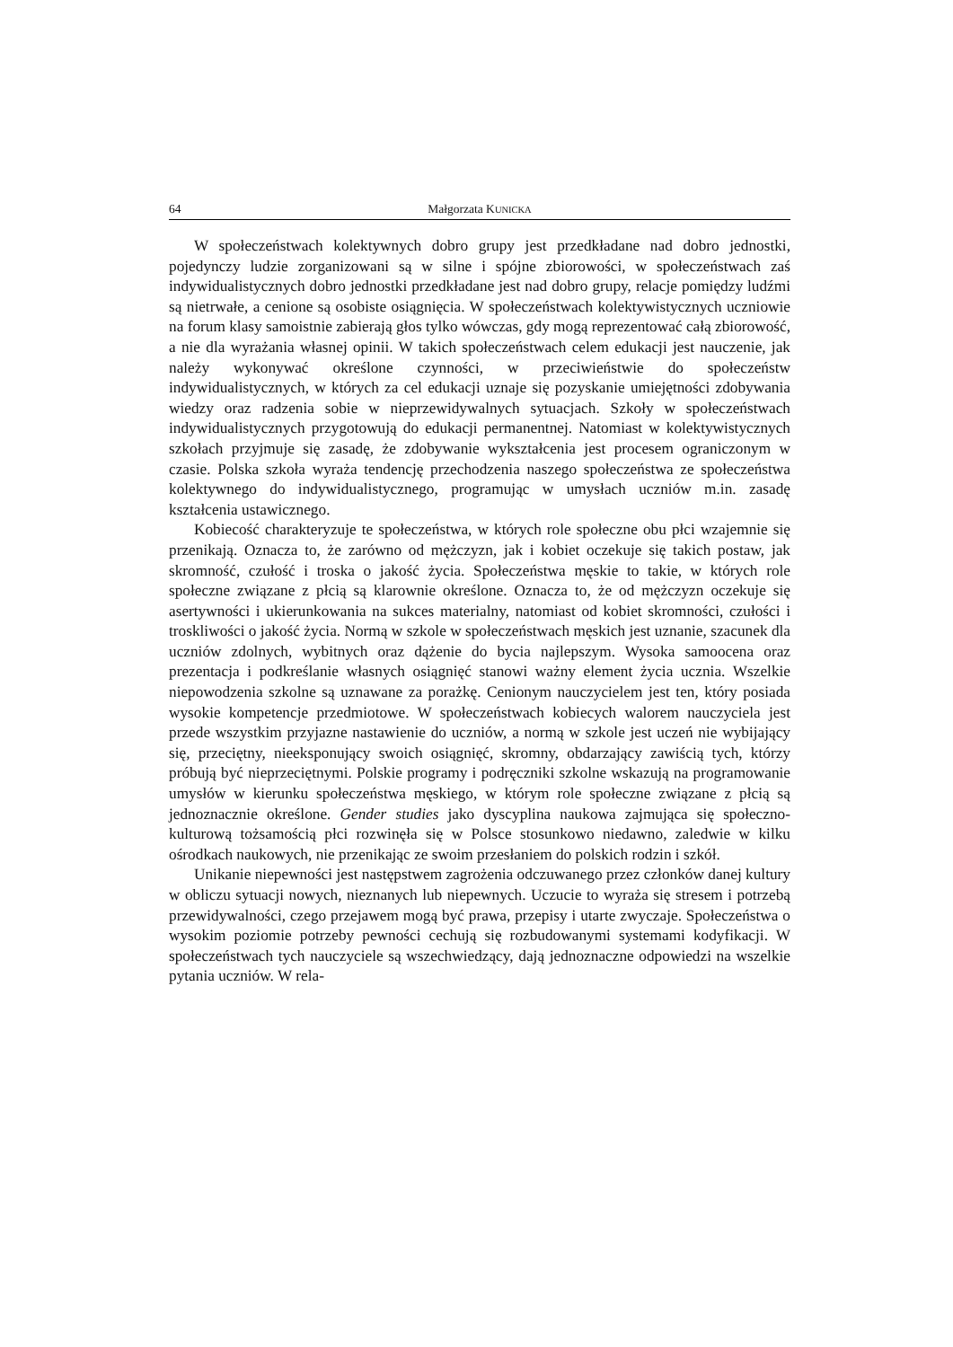64 Małgorzata KUNICKA
W społeczeństwach kolektywnych dobro grupy jest przedkładane nad dobro jednostki, pojedynczy ludzie zorganizowani są w silne i spójne zbiorowości, w społeczeństwach zaś indywidualistycznych dobro jednostki przedkładane jest nad dobro grupy, relacje pomiędzy ludźmi są nietrwałe, a cenione są osobiste osiągnięcia. W społeczeństwach kolektywistycznych uczniowie na forum klasy samoistnie zabierają głos tylko wówczas, gdy mogą reprezentować całą zbiorowość, a nie dla wyrażania własnej opinii. W takich społeczeństwach celem edukacji jest nauczenie, jak należy wykonywać określone czynności, w przeciwieństwie do społeczeństw indywidualistycznych, w których za cel edukacji uznaje się pozyskanie umiejętności zdobywania wiedzy oraz radzenia sobie w nieprzewidywalnych sytuacjach. Szkoły w społeczeństwach indywidualistycznych przygotowują do edukacji permanentnej. Natomiast w kolektywistycznych szkołach przyjmuje się zasadę, że zdobywanie wykształcenia jest procesem ograniczonym w czasie. Polska szkoła wyraża tendencję przechodzenia naszego społeczeństwa ze społeczeństwa kolektywnego do indywidualistycznego, programując w umysłach uczniów m.in. zasadę kształcenia ustawicznego.
Kobiecość charakteryzuje te społeczeństwa, w których role społeczne obu płci wzajemnie się przenikają. Oznacza to, że zarówno od mężczyzn, jak i kobiet oczekuje się takich postaw, jak skromność, czułość i troska o jakość życia. Społeczeństwa męskie to takie, w których role społeczne związane z płcią są klarownie określone. Oznacza to, że od mężczyzn oczekuje się asertywności i ukierunkowania na sukces materialny, natomiast od kobiet skromności, czułości i troskliwości o jakość życia. Normą w szkole w społeczeństwach męskich jest uznanie, szacunek dla uczniów zdolnych, wybitnych oraz dążenie do bycia najlepszym. Wysoka samoocena oraz prezentacja i podkreślanie własnych osiągnięć stanowi ważny element życia ucznia. Wszelkie niepowodzenia szkolne są uznawane za porażkę. Cenionym nauczycielem jest ten, który posiada wysokie kompetencje przedmiotowe. W społeczeństwach kobiecych walorem nauczyciela jest przede wszystkim przyjazne nastawienie do uczniów, a normą w szkole jest uczeń nie wybijający się, przeciętny, nieeksponujący swoich osiągnięć, skromny, obdarzający zawiścią tych, którzy próbują być nieprzeciętnymi. Polskie programy i podręczniki szkolne wskazują na programowanie umysłów w kierunku społeczeństwa męskiego, w którym role społeczne związane z płcią są jednoznacznie określone. Gender studies jako dyscyplina naukowa zajmująca się społeczno-kulturową tożsamością płci rozwinęła się w Polsce stosunkowo niedawno, zaledwie w kilku ośrodkach naukowych, nie przenikając ze swoim przesłaniem do polskich rodzin i szkół.
Unikanie niepewności jest następstwem zagrożenia odczuwanego przez członków danej kultury w obliczu sytuacji nowych, nieznanych lub niepewnych. Uczucie to wyraża się stresem i potrzebą przewidywalności, czego przejawem mogą być prawa, przepisy i utarte zwyczaje. Społeczeństwa o wysokim poziomie potrzeby pewności cechują się rozbudowanymi systemami kodyfikacji. W społeczeństwach tych nauczyciele są wszechwiedzący, dają jednoznaczne odpowiedzi na wszelkie pytania uczniów. W rela-